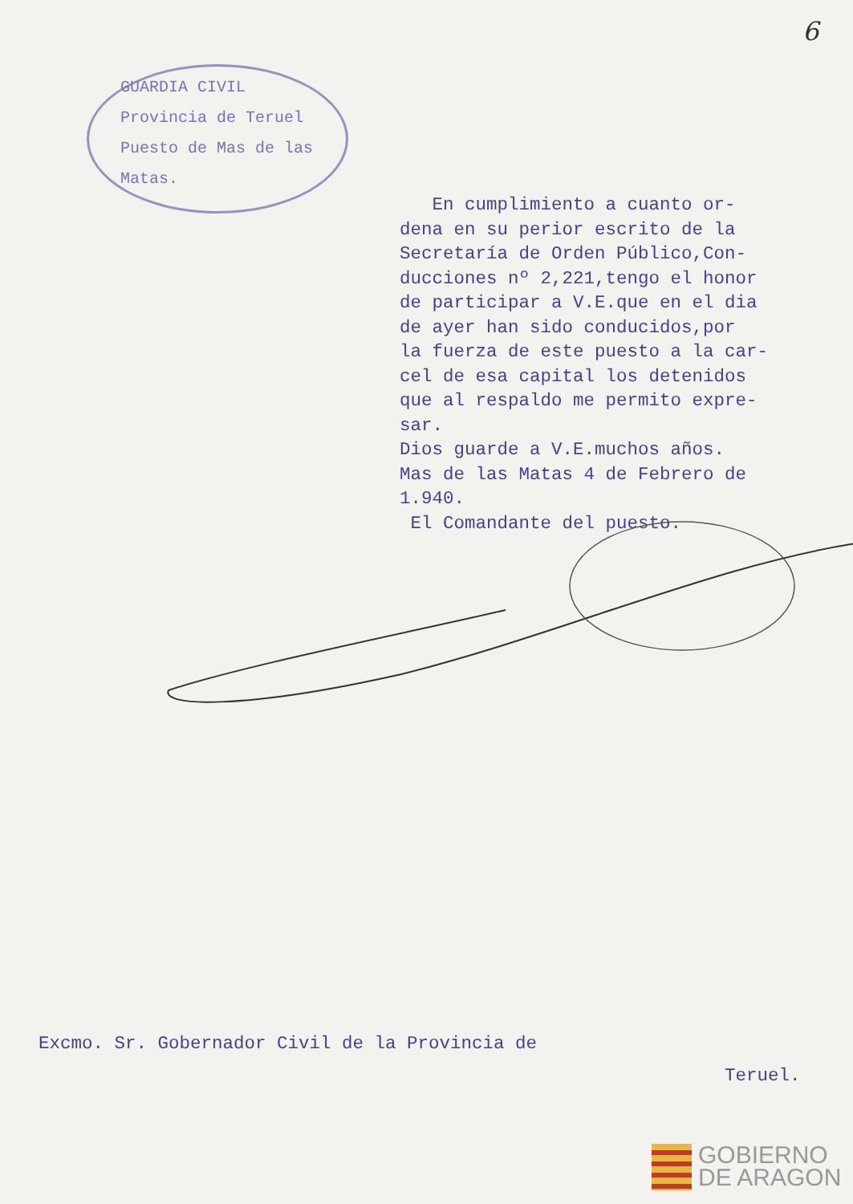6
GUARDIA CIVIL
Provincia de Teruel
Puesto de Mas de las
Matas.
En cumplimiento a cuanto or-
dena en su perior escrito de la
Secretaría de Orden Público,Con-
ducciones nº 2,221,tengo el honor
de participar a V.E.que en el dia
de ayer han sido conducidos,por
la fuerza de este puesto a la car-
cel de esa capital los detenidos
que al respaldo me permito expre-
sar.
Dios guarde a V.E.muchos años.
Mas de las Matas 4 de Febrero de
1.940.
El Comandante del puesto.
Excmo. Sr. Gobernador Civil de la Provincia de
Teruel.
GOBIERNO
DE ARAGON